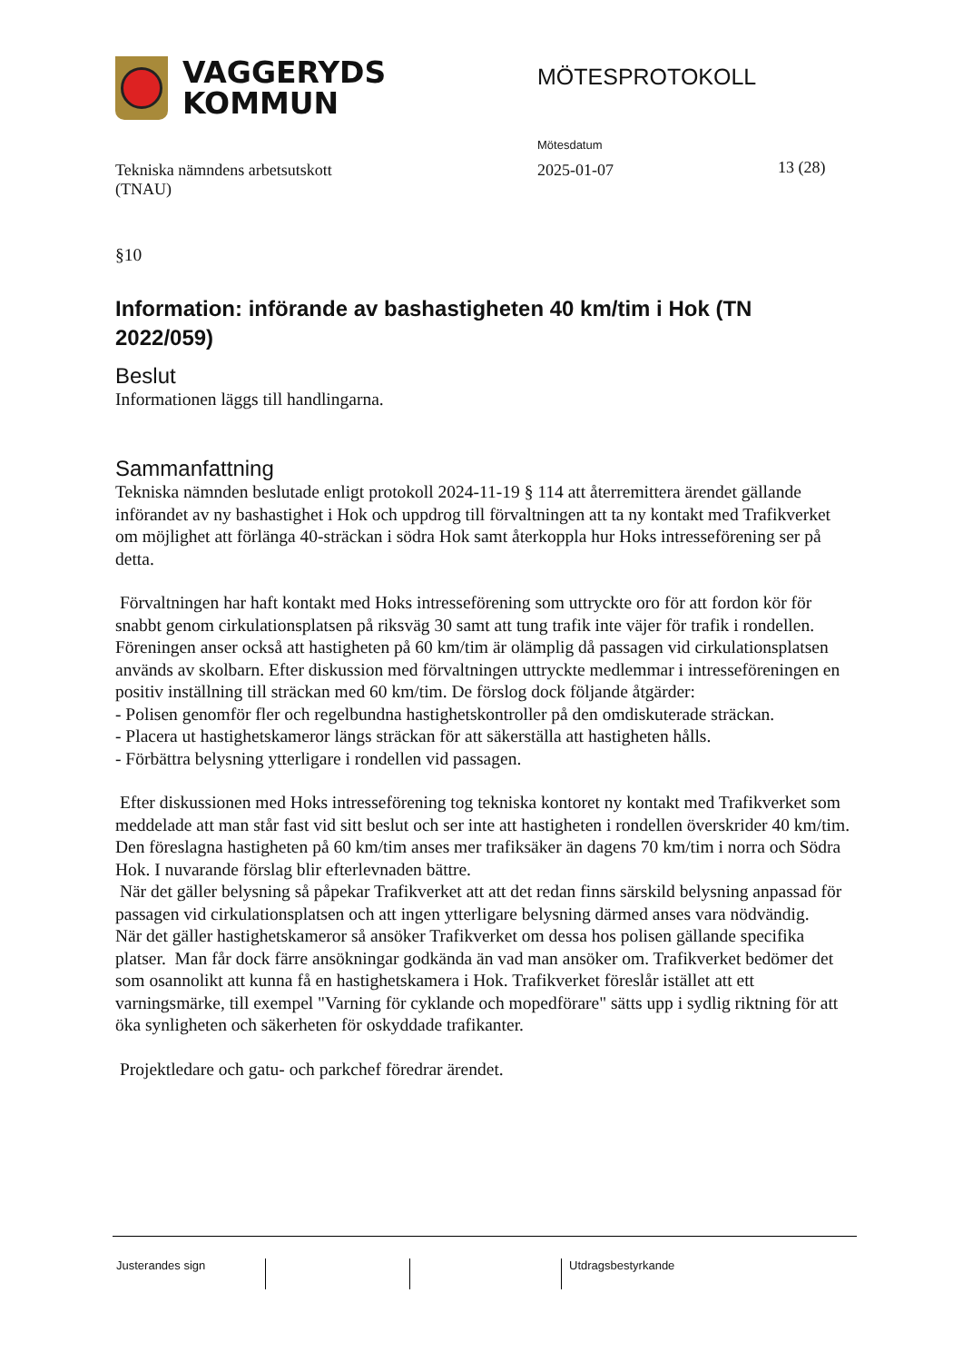VAGGERYDS
KOMMUN
MÖTESPROTOKOLL
Tekniska nämndens arbetsutskott
(TNAU)
Mötesdatum
2025-01-07
13 (28)
§10
Information: införande av bashastigheten 40 km/tim i Hok (TN 2022/059)
Beslut
Informationen läggs till handlingarna.
Sammanfattning
Tekniska nämnden beslutade enligt protokoll 2024-11-19 § 114 att återremittera ärendet gällande införandet av ny bashastighet i Hok och uppdrog till förvaltningen att ta ny kontakt med Trafikverket om möjlighet att förlänga 40-sträckan i södra Hok samt återkoppla hur Hoks intresseförening ser på detta.
Förvaltningen har haft kontakt med Hoks intresseförening som uttryckte oro för att fordon kör för snabbt genom cirkulationsplatsen på riksväg 30 samt att tung trafik inte väjer för trafik i rondellen. Föreningen anser också att hastigheten på 60 km/tim är olämplig då passagen vid cirkulationsplatsen används av skolbarn. Efter diskussion med förvaltningen uttryckte medlemmar i intresseföreningen en positiv inställning till sträckan med 60 km/tim. De förslog dock följande åtgärder:
- Polisen genomför fler och regelbundna hastighetskontroller på den omdiskuterade sträckan.
- Placera ut hastighetskameror längs sträckan för att säkerställa att hastigheten hålls.
- Förbättra belysning ytterligare i rondellen vid passagen.
Efter diskussionen med Hoks intresseförening tog tekniska kontoret ny kontakt med Trafikverket som meddelade att man står fast vid sitt beslut och ser inte att hastigheten i rondellen överskrider 40 km/tim. Den föreslagna hastigheten på 60 km/tim anses mer trafiksäker än dagens 70 km/tim i norra och Södra Hok. I nuvarande förslag blir efterlevnaden bättre.
När det gäller belysning så påpekar Trafikverket att att det redan finns särskild belysning anpassad för passagen vid cirkulationsplatsen och att ingen ytterligare belysning därmed anses vara nödvändig.
När det gäller hastighetskameror så ansöker Trafikverket om dessa hos polisen gällande specifika platser. Man får dock färre ansökningar godkända än vad man ansöker om. Trafikverket bedömer det som osannolikt att kunna få en hastighetskamera i Hok. Trafikverket föreslår istället att ett varningsmärke, till exempel "Varning för cyklande och mopedförare" sätts upp i sydlig riktning för att öka synligheten och säkerheten för oskyddade trafikanter.
Projektledare och gatu- och parkchef föredrar ärendet.
Justerandes sign Utdragsbestyrkande